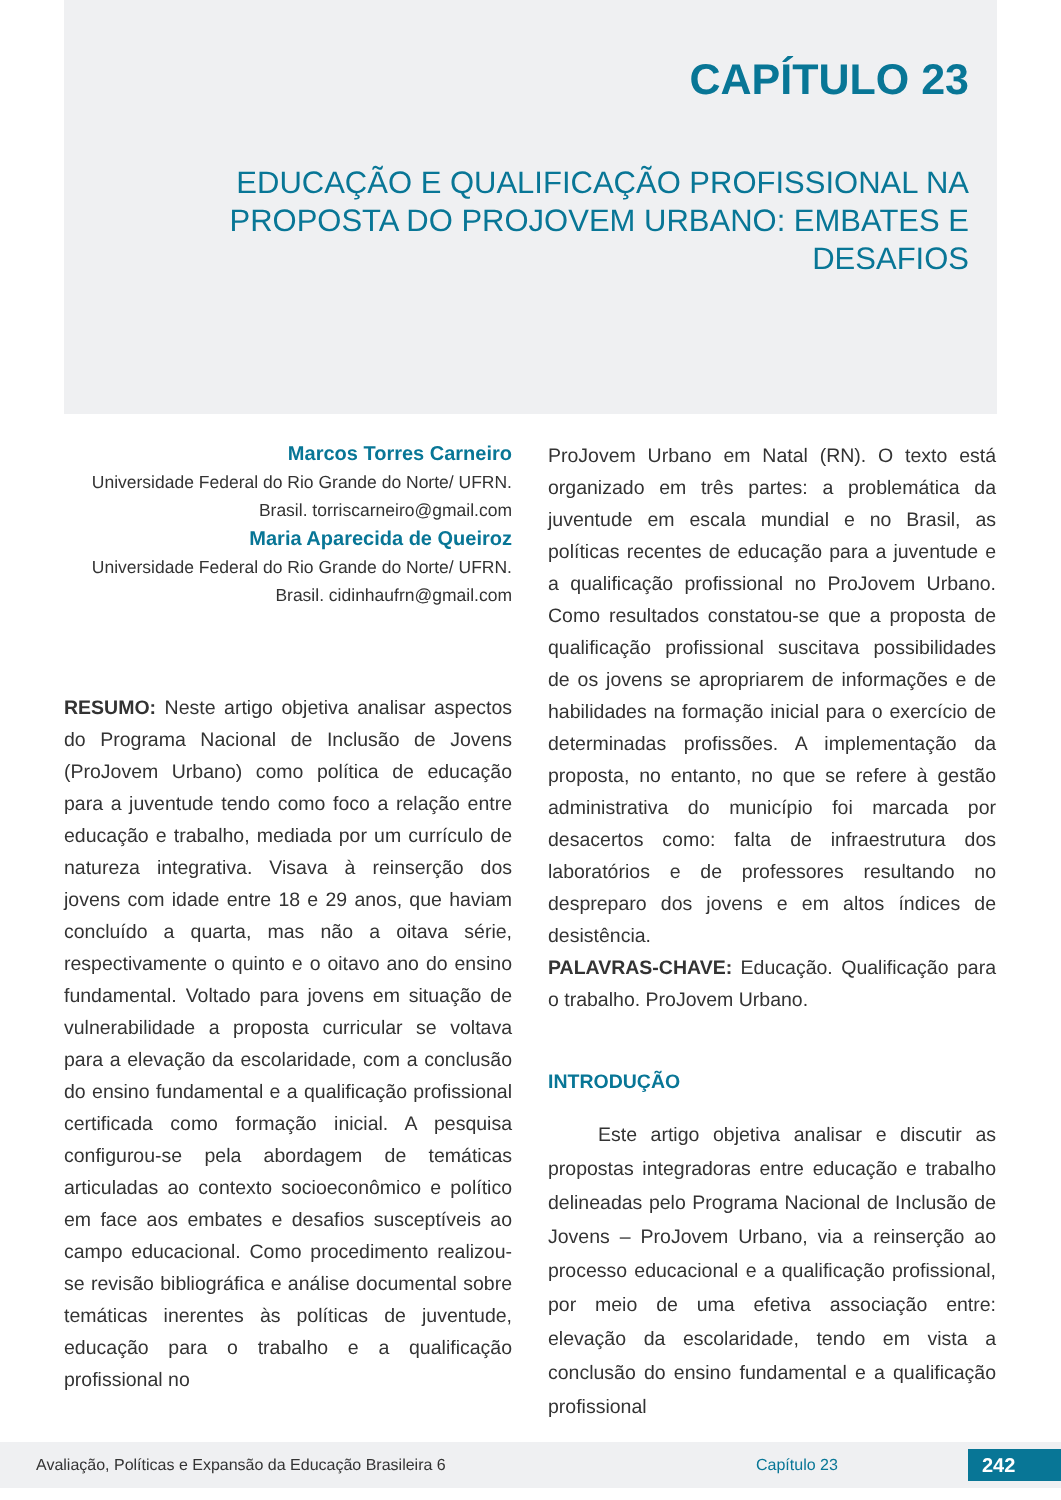CAPÍTULO 23
EDUCAÇÃO E QUALIFICAÇÃO PROFISSIONAL NA PROPOSTA DO PROJOVEM URBANO: EMBATES E DESAFIOS
Marcos Torres Carneiro
Universidade Federal do Rio Grande do Norte/ UFRN. Brasil. torriscarneiro@gmail.com
Maria Aparecida de Queiroz
Universidade Federal do Rio Grande do Norte/ UFRN. Brasil. cidinhaufrn@gmail.com
RESUMO: Neste artigo objetiva analisar aspectos do Programa Nacional de Inclusão de Jovens (ProJovem Urbano) como política de educação para a juventude tendo como foco a relação entre educação e trabalho, mediada por um currículo de natureza integrativa. Visava à reinserção dos jovens com idade entre 18 e 29 anos, que haviam concluído a quarta, mas não a oitava série, respectivamente o quinto e o oitavo ano do ensino fundamental. Voltado para jovens em situação de vulnerabilidade a proposta curricular se voltava para a elevação da escolaridade, com a conclusão do ensino fundamental e a qualificação profissional certificada como formação inicial. A pesquisa configurou-se pela abordagem de temáticas articuladas ao contexto socioeconômico e político em face aos embates e desafios susceptíveis ao campo educacional. Como procedimento realizou-se revisão bibliográfica e análise documental sobre temáticas inerentes às políticas de juventude, educação para o trabalho e a qualificação profissional no
ProJovem Urbano em Natal (RN). O texto está organizado em três partes: a problemática da juventude em escala mundial e no Brasil, as políticas recentes de educação para a juventude e a qualificação profissional no ProJovem Urbano. Como resultados constatou-se que a proposta de qualificação profissional suscitava possibilidades de os jovens se apropriarem de informações e de habilidades na formação inicial para o exercício de determinadas profissões. A implementação da proposta, no entanto, no que se refere à gestão administrativa do município foi marcada por desacertos como: falta de infraestrutura dos laboratórios e de professores resultando no despreparo dos jovens e em altos índices de desistência.
PALAVRAS-CHAVE: Educação. Qualificação para o trabalho. ProJovem Urbano.
INTRODUÇÃO
Este artigo objetiva analisar e discutir as propostas integradoras entre educação e trabalho delineadas pelo Programa Nacional de Inclusão de Jovens – ProJovem Urbano, via a reinserção ao processo educacional e a qualificação profissional, por meio de uma efetiva associação entre: elevação da escolaridade, tendo em vista a conclusão do ensino fundamental e a qualificação profissional
Avaliação, Políticas e Expansão da Educação Brasileira 6 Capítulo 23 242